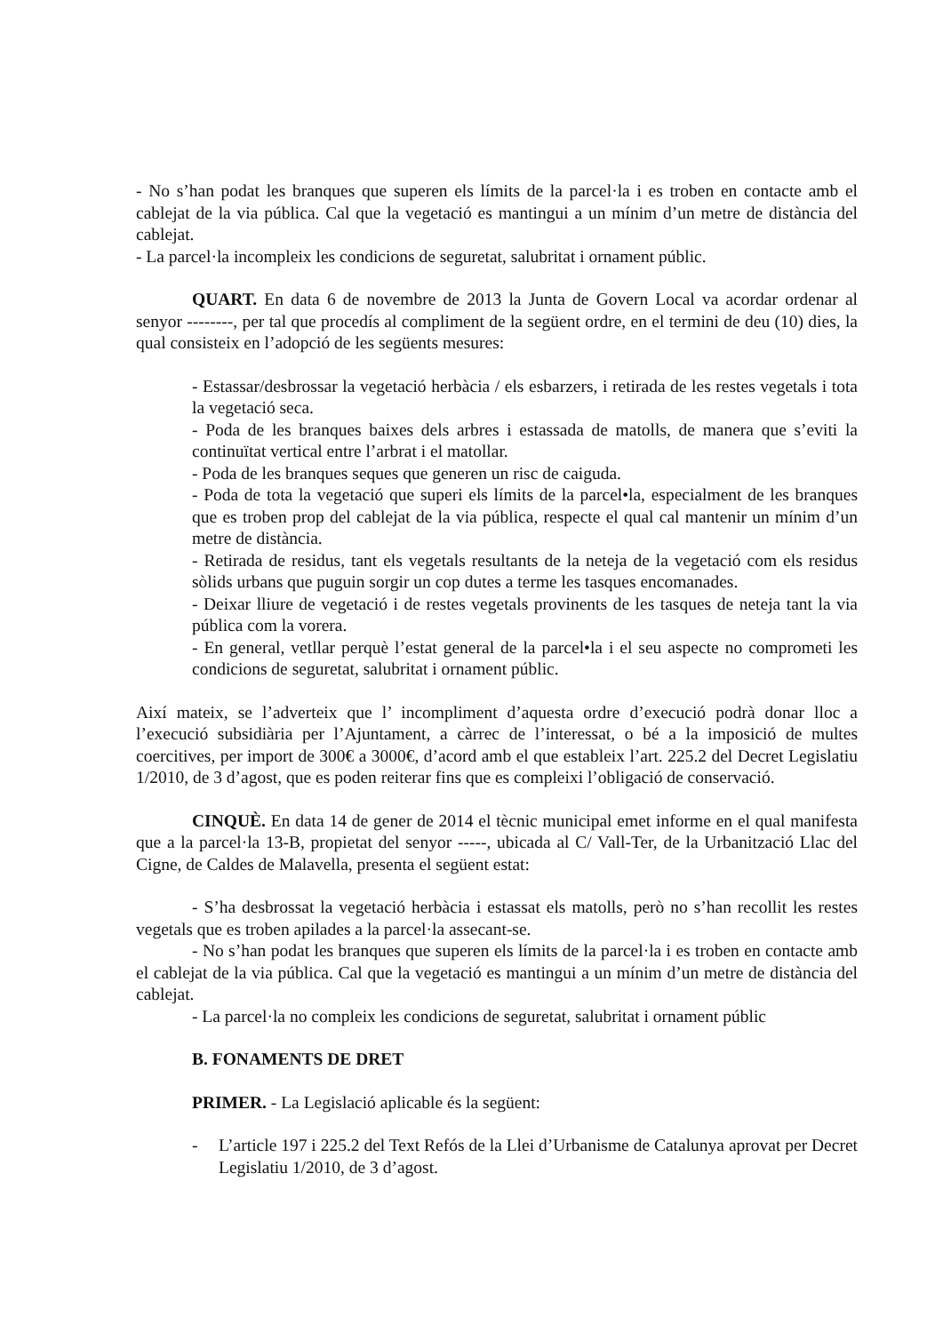- No s’han podat les branques que superen els límits de la parcel·la i es troben en contacte amb el cablejat de la via pública. Cal que la vegetació es mantingui a un mínim d’un metre de distància del cablejat.
- La parcel·la incompleix les condicions de seguretat, salubritat i ornament públic.
QUART. En data 6 de novembre de 2013 la Junta de Govern Local va acordar ordenar al senyor --------, per tal que procedís al compliment de la següent ordre, en el termini de deu (10) dies, la qual consisteix en l’adopció de les següents mesures:
- Estassar/desbrossar la vegetació herbàcia / els esbarzers, i retirada de les restes vegetals i tota la vegetació seca.
- Poda de les branques baixes dels arbres i estassada de matolls, de manera que s’eviti la continuïtat vertical entre l’arbrat i el matollar.
- Poda de les branques seques que generen un risc de caiguda.
- Poda de tota la vegetació que superi els límits de la parcel•la, especialment de les branques que es troben prop del cablejat de la via pública, respecte el qual cal mantenir un mínim d’un metre de distància.
- Retirada de residus, tant els vegetals resultants de la neteja de la vegetació com els residus sòlids urbans que puguin sorgir un cop dutes a terme les tasques encomanades.
- Deixar lliure de vegetació i de restes vegetals provinents de les tasques de neteja tant la via pública com la vorera.
- En general, vetllar perquè l’estat general de la parcel•la i el seu aspecte no comprometi les condicions de seguretat, salubritat i ornament públic.
Així mateix, se l’adverteix que l’ incompliment d’aquesta ordre d’execució podrà donar lloc a l’execució subsidiària per l’Ajuntament, a càrrec de l’interessat, o bé a la imposició de multes coercitives, per import de 300€ a 3000€, d’acord amb el que estableix l’art. 225.2 del Decret Legislatiu 1/2010, de 3 d’agost, que es poden reiterar fins que es compleixi l’obligació de conservació.
CINQUÈ. En data 14 de gener de 2014 el tècnic municipal emet informe en el qual manifesta que a la parcel·la 13-B, propietat del senyor -----, ubicada al C/ Vall-Ter, de la Urbanització Llac del Cigne, de Caldes de Malavella, presenta el següent estat:
- S’ha desbrossat la vegetació herbàcia i estassat els matolls, però no s’han recollit les restes vegetals que es troben apilades a la parcel·la assecant-se.
- No s’han podat les branques que superen els límits de la parcel·la i es troben en contacte amb el cablejat de la via pública. Cal que la vegetació es mantingui a un mínim d’un metre de distància del cablejat.
- La parcel·la no compleix les condicions de seguretat, salubritat i ornament públic
B. FONAMENTS DE DRET
PRIMER. - La Legislació aplicable és la següent:
- L’article 197 i 225.2 del Text Refós de la Llei d’Urbanisme de Catalunya aprovat per Decret Legislatiu 1/2010, de 3 d’agost.